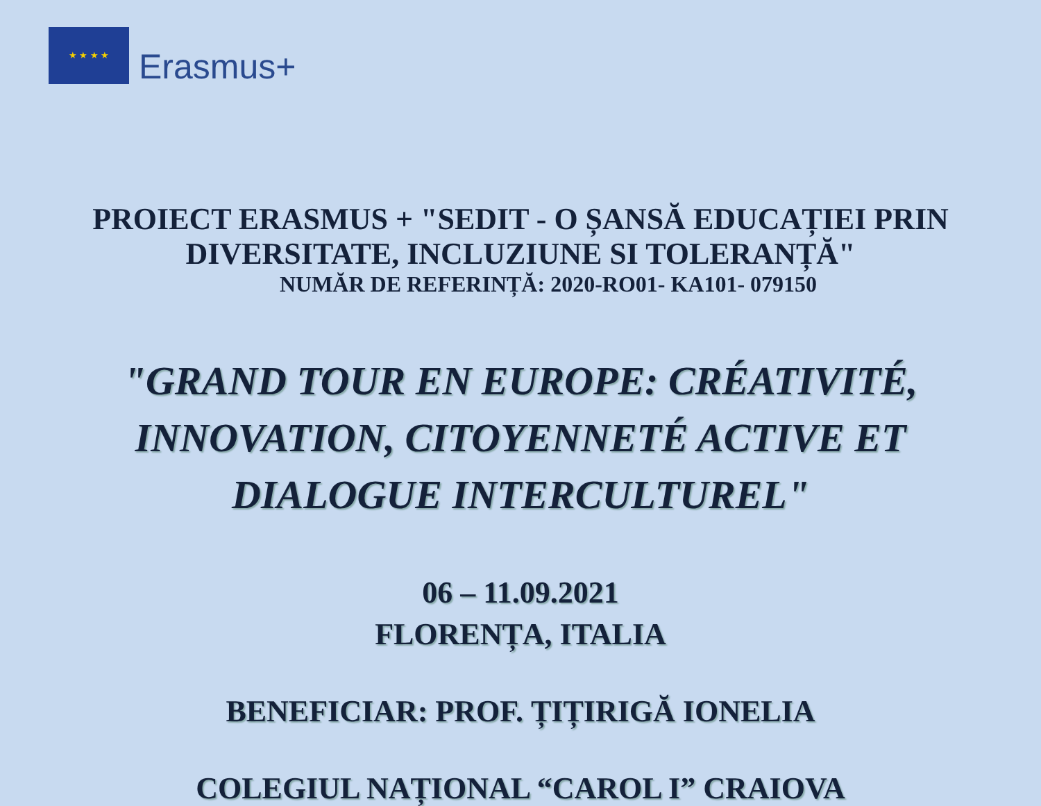★ ★ ★ ★
Erasmus+
PROIECT ERASMUS + "SEDIT - O ȘANSĂ EDUCAȚIEI PRIN
DIVERSITATE, INCLUZIUNE SI TOLERANȚĂ"
NUMĂR DE REFERINȚĂ: 2020-RO01- KA101- 079150
"GRAND TOUR EN EUROPE: CRÉATIVITÉ,
INNOVATION, CITOYENNETÉ ACTIVE ET
DIALOGUE INTERCULTUREL"
06 – 11.09.2021
FLORENȚA, ITALIA
BENEFICIAR: PROF. ȚIȚIRIGĂ IONELIA
COLEGIUL NAȚIONAL “CAROL I” CRAIOVA